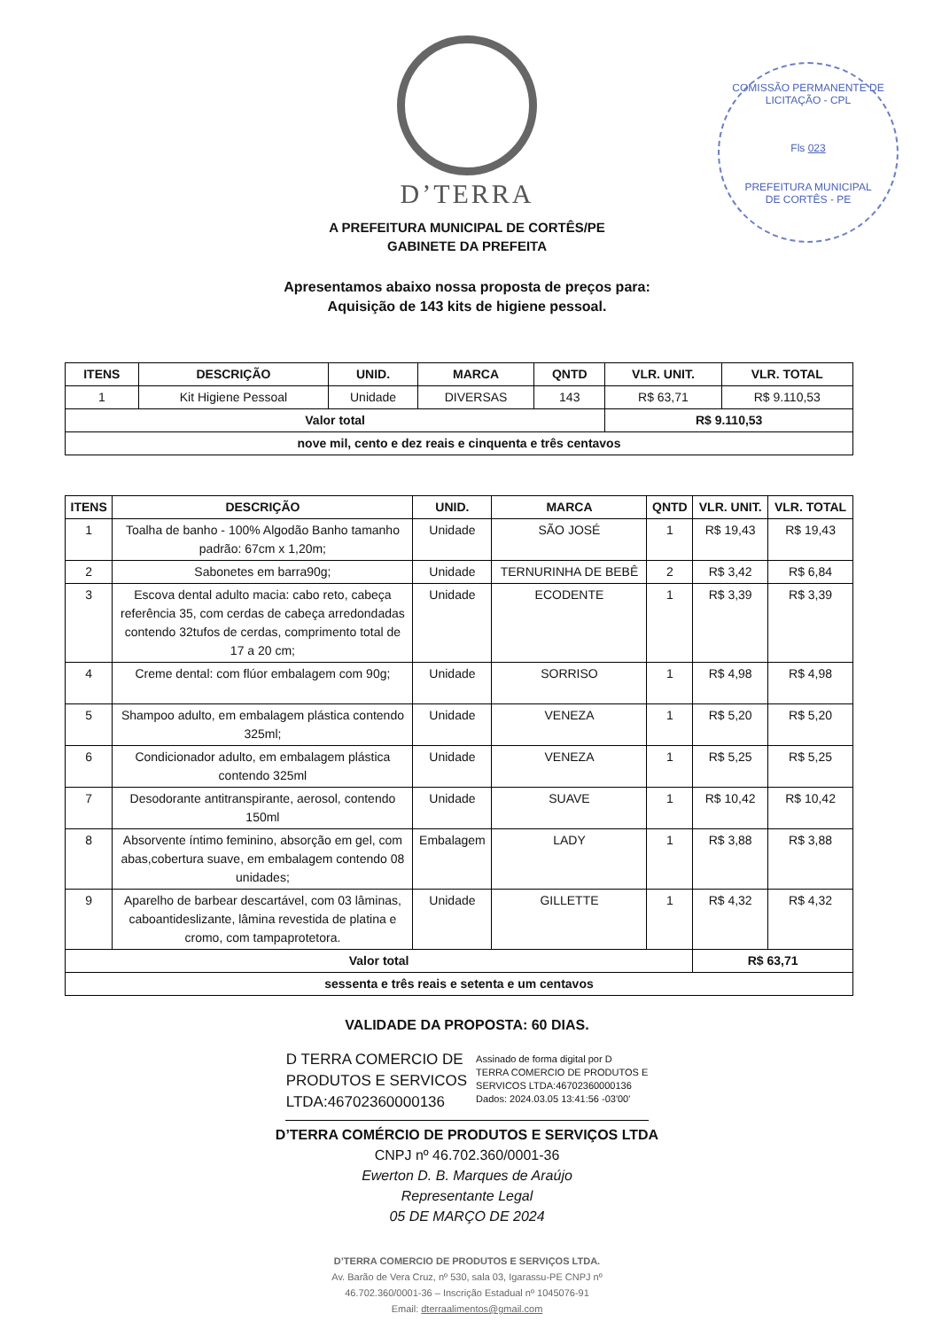COMISSÃO PERMANENTE DE LICITAÇÃO - CPL
Fls 023
PREFEITURA MUNICIPAL
DE CORTÊS - PE
D’TERRA
A PREFEITURA MUNICIPAL DE CORTÊS/PE
GABINETE DA PREFEITA
Apresentamos abaixo nossa proposta de preços para:
Aquisição de 143 kits de higiene pessoal.
| ITENS | DESCRIÇÃO | UNID. | MARCA | QNTD | VLR. UNIT. | VLR. TOTAL |
| --- | --- | --- | --- | --- | --- | --- |
| 1 | Kit Higiene Pessoal | Unidade | DIVERSAS | 143 | R$ 63,71 | R$ 9.110,53 |
| Valor total | | | | | R$ 9.110,53 | |
| nove mil, cento e dez reais e cinquenta e três centavos | | | | | | |
| ITENS | DESCRIÇÃO | UNID. | MARCA | QNTD | VLR. UNIT. | VLR. TOTAL |
| --- | --- | --- | --- | --- | --- | --- |
| 1 | Toalha de banho - 100% Algodão Banho tamanho padrão: 67cm x 1,20m; | Unidade | SÃO JOSÉ | 1 | R$ 19,43 | R$ 19,43 |
| 2 | Sabonetes em barra90g; | Unidade | TERNURINHA DE BEBÊ | 2 | R$ 3,42 | R$ 6,84 |
| 3 | Escova dental adulto macia: cabo reto, cabeça referência 35, com cerdas de cabeça arredondadas contendo 32tufos de cerdas, comprimento total de 17 a 20 cm; | Unidade | ECODENTE | 1 | R$ 3,39 | R$ 3,39 |
| 4 | Creme dental: com flúor embalagem com 90g; | Unidade | SORRISO | 1 | R$ 4,98 | R$ 4,98 |
| 5 | Shampoo adulto, em embalagem plástica contendo 325ml; | Unidade | VENEZA | 1 | R$ 5,20 | R$ 5,20 |
| 6 | Condicionador adulto, em embalagem plástica contendo 325ml | Unidade | VENEZA | 1 | R$ 5,25 | R$ 5,25 |
| 7 | Desodorante antitranspirante, aerosol, contendo 150ml | Unidade | SUAVE | 1 | R$ 10,42 | R$ 10,42 |
| 8 | Absorvente íntimo feminino, absorção em gel, com abas,cobertura suave, em embalagem contendo 08 unidades; | Embalagem | LADY | 1 | R$ 3,88 | R$ 3,88 |
| 9 | Aparelho de barbear descartável, com 03 lâminas, caboantideslizante, lâmina revestida de platina e cromo, com tampaprotetora. | Unidade | GILLETTE | 1 | R$ 4,32 | R$ 4,32 |
| Valor total | | | | | R$ 63,71 | |
| sessenta e três reais e setenta e um centavos | | | | | | |
VALIDADE DA PROPOSTA: 60 DIAS.
D TERRA COMERCIO DE
PRODUTOS E SERVICOS
LTDA:46702360000136
Assinado de forma digital por D
TERRA COMERCIO DE PRODUTOS E
SERVICOS LTDA:46702360000136
Dados: 2024.03.05 13:41:56 -03'00'
D’TERRA COMÉRCIO DE PRODUTOS E SERVIÇOS LTDA
CNPJ nº 46.702.360/0001-36
Ewerton D. B. Marques de Araújo
Representante Legal
05 DE MARÇO DE 2024
D’TERRA COMERCIO DE PRODUTOS E SERVIÇOS LTDA.
Av. Barão de Vera Cruz, nº 530, sala 03, Igarassu-PE CNPJ nº
46.702.360/0001-36 – Inscrição Estadual nº 1045076-91
Email: dterraalimentos@gmail.com